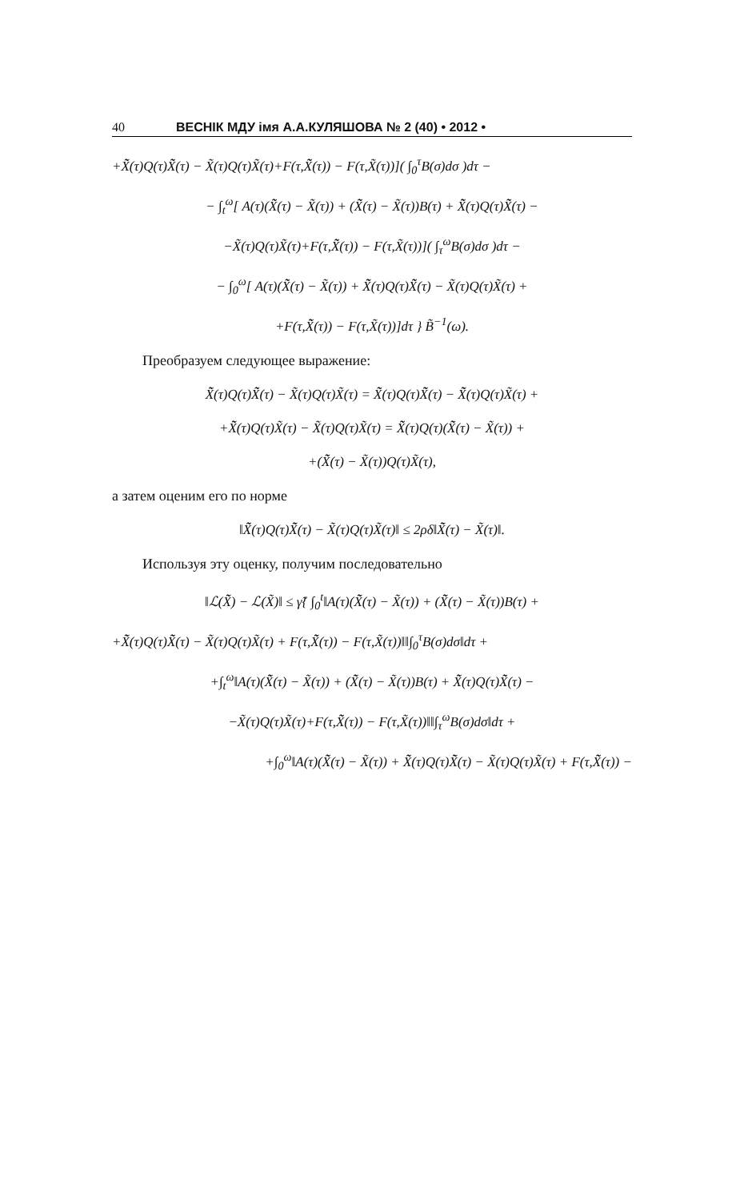40 ВЕСНІК МДУ імя А.А.КУЛЯШОВА № 2 (40) • 2012 •
+X̃̃(τ)Q(τ)X̃̃(τ) − X̃(τ)Q(τ)X̃(τ)+F(τ,X̃̃(τ)) − F(τ,X̃(τ))]( ∫<sub>0</sub><sup>τ</sup>B(σ)dσ )dτ −
− ∫<sub>t</sub><sup>ω</sup>[ A(τ)(X̃̃(τ) − X̃(τ)) + (X̃̃(τ) − X̃(τ))B(τ) + X̃̃(τ)Q(τ)X̃̃(τ) −
−X̃(τ)Q(τ)X̃(τ)+F(τ,X̃̃(τ)) − F(τ,X̃(τ))]( ∫<sub>τ</sub><sup>ω</sup>B(σ)dσ )dτ −
− ∫<sub>0</sub><sup>ω</sup>[ A(τ)(X̃̃(τ) − X̃(τ)) + X̃̃(τ)Q(τ)X̃̃(τ) − X̃(τ)Q(τ)X̃(τ) +
+F(τ,X̃̃(τ)) − F(τ,X̃(τ))]dτ } B̃<sup>−1</sup>(ω).
Преобразуем следующее выражение:
X̃̃(τ)Q(τ)X̃̃(τ) − X̃(τ)Q(τ)X̃(τ) = X̃̃(τ)Q(τ)X̃̃(τ) − X̃̃(τ)Q(τ)X̃(τ) +
+X̃̃(τ)Q(τ)X̃(τ) − X̃(τ)Q(τ)X̃(τ) = X̃̃(τ)Q(τ)(X̃̃(τ) − X̃(τ)) +
+(X̃̃(τ) − X̃(τ))Q(τ)X̃(τ),
а затем оценим его по норме
‖X̃̃(τ)Q(τ)X̃̃(τ) − X̃(τ)Q(τ)X̃(τ)‖ ≤ 2ρδ‖X̃̃(τ) − X̃(τ)‖.
Используя эту оценку, получим последовательно
‖ℒ(X̃̃) − ℒ(X̃)‖ ≤ γ̃{ ∫<sub>0</sub><sup>t</sup>‖A(τ)(X̃̃(τ) − X̃(τ)) + (X̃̃(τ) − X̃(τ))B(τ) +
+X̃̃(τ)Q(τ)X̃̃(τ) − X̃(τ)Q(τ)X̃(τ) + F(τ,X̃̃(τ)) − F(τ,X̃(τ))‖‖∫<sub>0</sub><sup>τ</sup>B(σ)dσ‖dτ +
+∫<sub>t</sub><sup>ω</sup>‖A(τ)(X̃̃(τ) − X̃(τ)) + (X̃̃(τ) − X̃(τ))B(τ) + X̃̃(τ)Q(τ)X̃̃(τ) −
−X̃(τ)Q(τ)X̃(τ)+F(τ,X̃̃(τ)) − F(τ,X̃(τ))‖‖∫<sub>τ</sub><sup>ω</sup>B(σ)dσ‖dτ +
+∫<sub>0</sub><sup>ω</sup>‖A(τ)(X̃̃(τ) − X̃(τ)) + X̃̃(τ)Q(τ)X̃̃(τ) − X̃(τ)Q(τ)X̃(τ) + F(τ,X̃̃(τ)) −